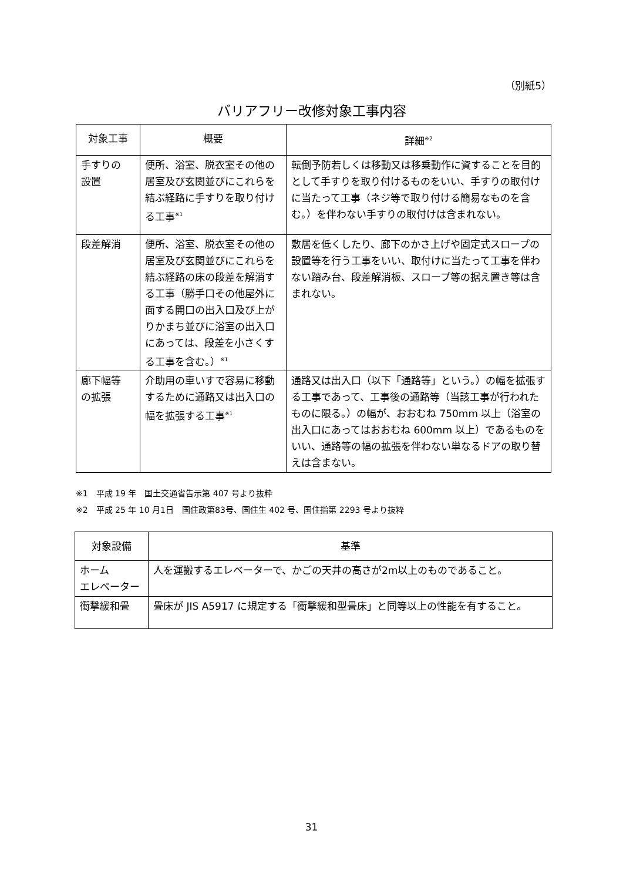（別紙5）
バリアフリー改修対象工事内容
| 対象工事 | 概要 | 詳細<sup>※2</sup> |
| --- | --- | --- |
| 手すりの 設置 | 便所、浴室、脱衣室その他の居室及び玄関並びにこれらを結ぶ経路に手すりを取り付ける工事<sup>※1</sup> | 転倒予防若しくは移動又は移乗動作に資することを目的として手すりを取り付けるものをいい、手すりの取付けに当たって工事（ネジ等で取り付ける簡易なものを含む。）を伴わない手すりの取付けは含まれない。 |
| 段差解消 | 便所、浴室、脱衣室その他の居室及び玄関並びにこれらを結ぶ経路の床の段差を解消する工事（勝手口その他屋外に面する開口の出入口及び上がりかまち並びに浴室の出入口にあっては、段差を小さくする工事を含む。）<sup>※1</sup> | 敷居を低くしたり、廊下のかさ上げや固定式スロープの設置等を行う工事をいい、取付けに当たって工事を伴わない踏み台、段差解消板、スロープ等の据え置き等は含まれない。 |
| 廊下幅等 の拡張 | 介助用の車いすで容易に移動するために通路又は出入口の幅を拡張する工事<sup>※1</sup> | 通路又は出入口（以下「通路等」という。）の幅を拡張する工事であって、工事後の通路等（当該工事が行われたものに限る。）の幅が、おおむね 750mm 以上（浴室の出入口にあってはおおむね 600mm 以上）であるものをいい、通路等の幅の拡張を伴わない単なるドアの取り替えは含まない。 |
※1　平成 19 年　国土交通省告示第 407 号より抜粋
※2　平成 25 年 10 月1日　国住政第83号、国住生 402 号、国住指第 2293 号より抜粋
| 対象設備 | 基準 |
| --- | --- |
| ホーム エレベーター | 人を運搬するエレベーターで、かごの天井の高さが2m以上のものであること。 |
| 衝撃緩和畳 | 畳床が JIS A5917 に規定する「衝撃緩和型畳床」と同等以上の性能を有すること。 |
31